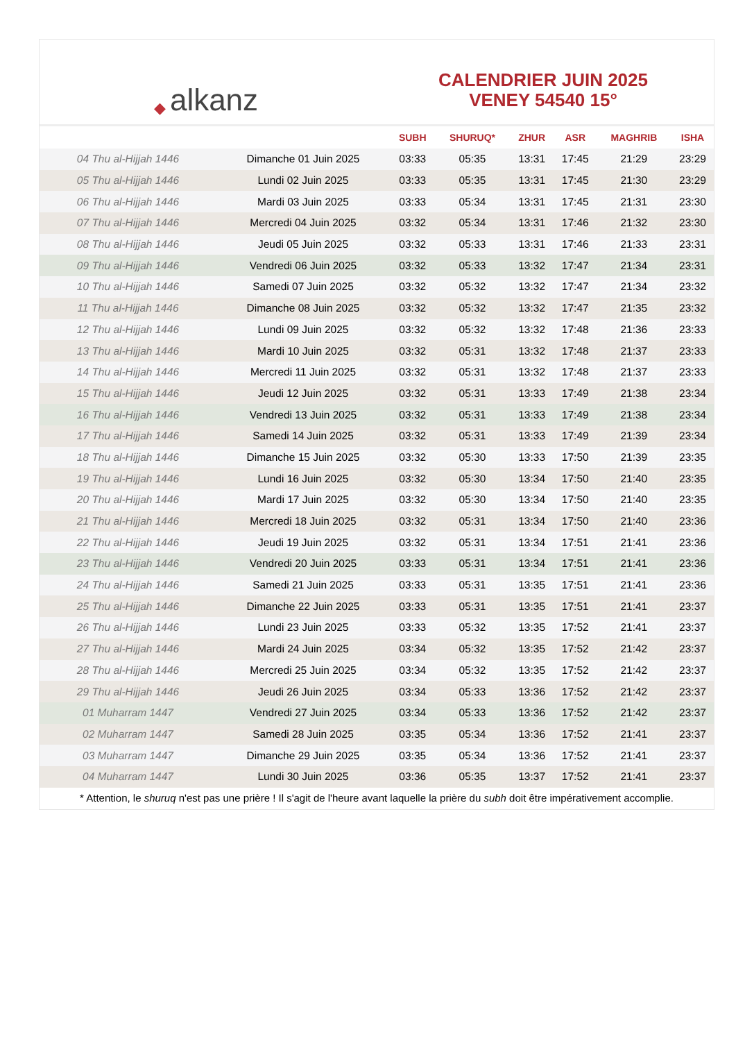◆ alkanz
CALENDRIER JUIN 2025
VENEY 54540 15°
| | | SUBH | SHURUQ* | ZHUR | ASR | MAGHRIB | ISHA |
| --- | --- | --- | --- | --- | --- | --- | --- |
| 04 Thu al-Hijjah 1446 | Dimanche 01 Juin 2025 | 03:33 | 05:35 | 13:31 | 17:45 | 21:29 | 23:29 |
| 05 Thu al-Hijjah 1446 | Lundi 02 Juin 2025 | 03:33 | 05:35 | 13:31 | 17:45 | 21:30 | 23:29 |
| 06 Thu al-Hijjah 1446 | Mardi 03 Juin 2025 | 03:33 | 05:34 | 13:31 | 17:45 | 21:31 | 23:30 |
| 07 Thu al-Hijjah 1446 | Mercredi 04 Juin 2025 | 03:32 | 05:34 | 13:31 | 17:46 | 21:32 | 23:30 |
| 08 Thu al-Hijjah 1446 | Jeudi 05 Juin 2025 | 03:32 | 05:33 | 13:31 | 17:46 | 21:33 | 23:31 |
| 09 Thu al-Hijjah 1446 | Vendredi 06 Juin 2025 | 03:32 | 05:33 | 13:32 | 17:47 | 21:34 | 23:31 |
| 10 Thu al-Hijjah 1446 | Samedi 07 Juin 2025 | 03:32 | 05:32 | 13:32 | 17:47 | 21:34 | 23:32 |
| 11 Thu al-Hijjah 1446 | Dimanche 08 Juin 2025 | 03:32 | 05:32 | 13:32 | 17:47 | 21:35 | 23:32 |
| 12 Thu al-Hijjah 1446 | Lundi 09 Juin 2025 | 03:32 | 05:32 | 13:32 | 17:48 | 21:36 | 23:33 |
| 13 Thu al-Hijjah 1446 | Mardi 10 Juin 2025 | 03:32 | 05:31 | 13:32 | 17:48 | 21:37 | 23:33 |
| 14 Thu al-Hijjah 1446 | Mercredi 11 Juin 2025 | 03:32 | 05:31 | 13:32 | 17:48 | 21:37 | 23:33 |
| 15 Thu al-Hijjah 1446 | Jeudi 12 Juin 2025 | 03:32 | 05:31 | 13:33 | 17:49 | 21:38 | 23:34 |
| 16 Thu al-Hijjah 1446 | Vendredi 13 Juin 2025 | 03:32 | 05:31 | 13:33 | 17:49 | 21:38 | 23:34 |
| 17 Thu al-Hijjah 1446 | Samedi 14 Juin 2025 | 03:32 | 05:31 | 13:33 | 17:49 | 21:39 | 23:34 |
| 18 Thu al-Hijjah 1446 | Dimanche 15 Juin 2025 | 03:32 | 05:30 | 13:33 | 17:50 | 21:39 | 23:35 |
| 19 Thu al-Hijjah 1446 | Lundi 16 Juin 2025 | 03:32 | 05:30 | 13:34 | 17:50 | 21:40 | 23:35 |
| 20 Thu al-Hijjah 1446 | Mardi 17 Juin 2025 | 03:32 | 05:30 | 13:34 | 17:50 | 21:40 | 23:35 |
| 21 Thu al-Hijjah 1446 | Mercredi 18 Juin 2025 | 03:32 | 05:31 | 13:34 | 17:50 | 21:40 | 23:36 |
| 22 Thu al-Hijjah 1446 | Jeudi 19 Juin 2025 | 03:32 | 05:31 | 13:34 | 17:51 | 21:41 | 23:36 |
| 23 Thu al-Hijjah 1446 | Vendredi 20 Juin 2025 | 03:33 | 05:31 | 13:34 | 17:51 | 21:41 | 23:36 |
| 24 Thu al-Hijjah 1446 | Samedi 21 Juin 2025 | 03:33 | 05:31 | 13:35 | 17:51 | 21:41 | 23:36 |
| 25 Thu al-Hijjah 1446 | Dimanche 22 Juin 2025 | 03:33 | 05:31 | 13:35 | 17:51 | 21:41 | 23:37 |
| 26 Thu al-Hijjah 1446 | Lundi 23 Juin 2025 | 03:33 | 05:32 | 13:35 | 17:52 | 21:41 | 23:37 |
| 27 Thu al-Hijjah 1446 | Mardi 24 Juin 2025 | 03:34 | 05:32 | 13:35 | 17:52 | 21:42 | 23:37 |
| 28 Thu al-Hijjah 1446 | Mercredi 25 Juin 2025 | 03:34 | 05:32 | 13:35 | 17:52 | 21:42 | 23:37 |
| 29 Thu al-Hijjah 1446 | Jeudi 26 Juin 2025 | 03:34 | 05:33 | 13:36 | 17:52 | 21:42 | 23:37 |
| 01 Muharram 1447 | Vendredi 27 Juin 2025 | 03:34 | 05:33 | 13:36 | 17:52 | 21:42 | 23:37 |
| 02 Muharram 1447 | Samedi 28 Juin 2025 | 03:35 | 05:34 | 13:36 | 17:52 | 21:41 | 23:37 |
| 03 Muharram 1447 | Dimanche 29 Juin 2025 | 03:35 | 05:34 | 13:36 | 17:52 | 21:41 | 23:37 |
| 04 Muharram 1447 | Lundi 30 Juin 2025 | 03:36 | 05:35 | 13:37 | 17:52 | 21:41 | 23:37 |
* Attention, le shuruq n'est pas une prière ! Il s'agit de l'heure avant laquelle la prière du subh doit être impérativement accomplie.